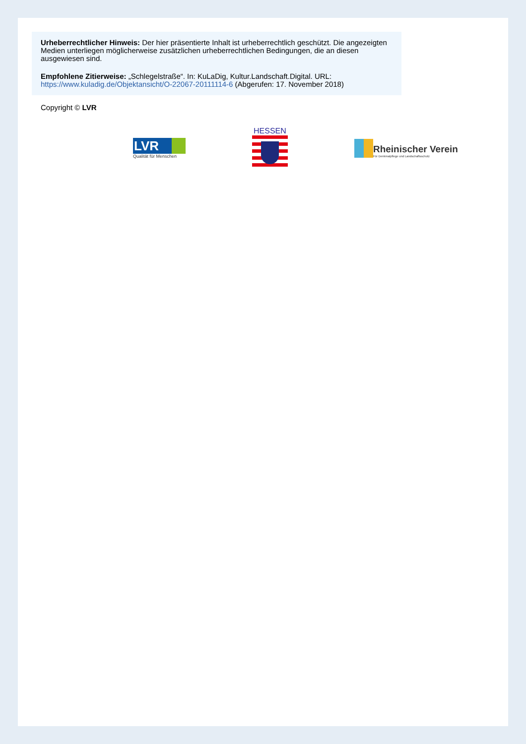Urheberrechtlicher Hinweis: Der hier präsentierte Inhalt ist urheberrechtlich geschützt. Die angezeigten Medien unterliegen möglicherweise zusätzlichen urheberrechtlichen Bedingungen, die an diesen ausgewiesen sind.
Empfohlene Zitierweise: „Schlegelstraße“. In: KuLaDig, Kultur.Landschaft.Digital. URL: https://www.kuladig.de/Objektansicht/O-22067-20111114-6 (Abgerufen: 17. November 2018)
Copyright © LVR
LVR
Qualität für Menschen
HESSEN
Rheinischer Verein
Für Denkmalpflege und Landschaftsschutz